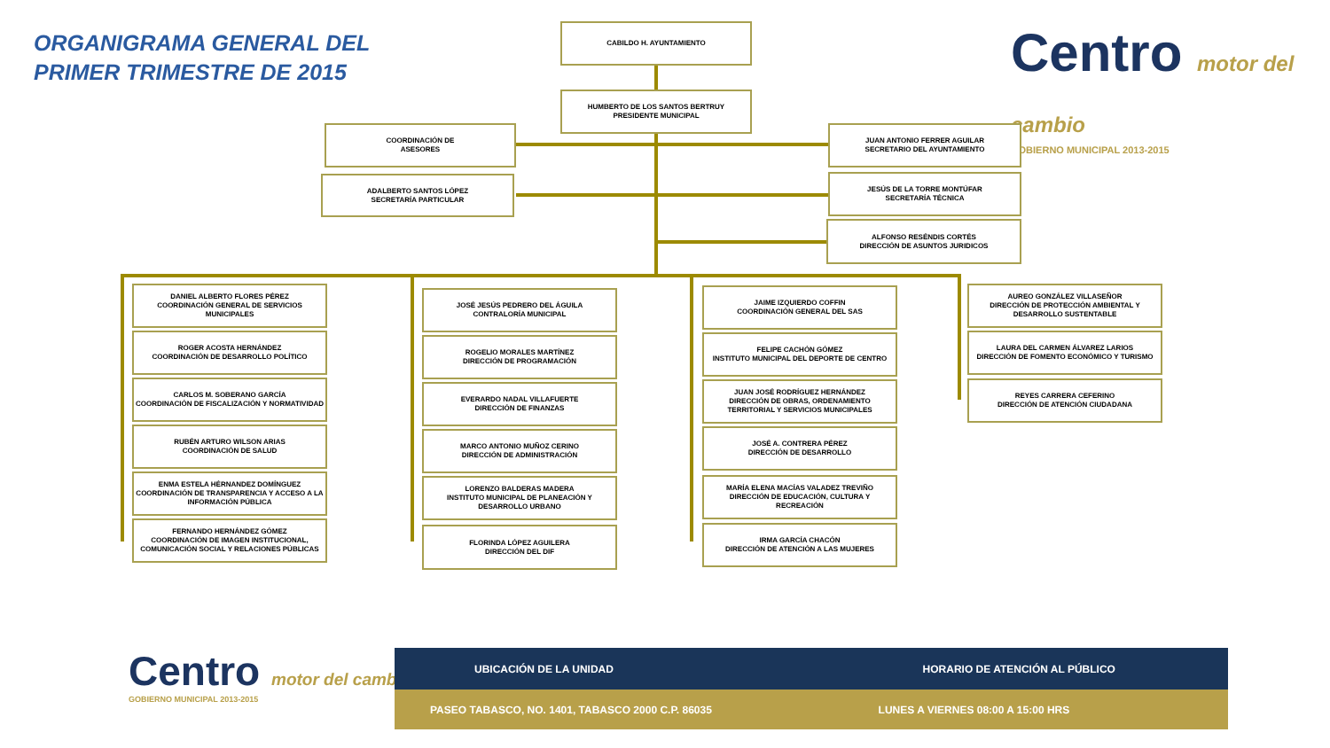ORGANIGRAMA GENERAL DEL
PRIMER TRIMESTRE DE 2015
Centro motor del cambio
GOBIERNO MUNICIPAL 2013-2015
CABILDO H. AYUNTAMIENTO
HUMBERTO DE LOS SANTOS BERTRUY
PRESIDENTE MUNICIPAL
COORDINACIÓN DE
ASESORES
ADALBERTO SANTOS LÓPEZ
SECRETARÍA PARTICULAR
JUAN ANTONIO FERRER AGUILAR
SECRETARIO DEL AYUNTAMIENTO
JESÚS DE LA TORRE MONTÚFAR
SECRETARÍA TÉCNICA
ALFONSO RESÉNDIS CORTÉS
DIRECCIÓN DE ASUNTOS JURIDICOS
DANIEL ALBERTO FLORES PÉREZ
COORDINACIÓN GENERAL DE SERVICIOS MUNICIPALES
ROGER ACOSTA HERNÁNDEZ
COORDINACIÓN DE DESARROLLO POLÍTICO
CARLOS M. SOBERANO GARCÍA
COORDINACIÓN DE FISCALIZACIÓN Y NORMATIVIDAD
RUBÉN ARTURO WILSON ARIAS
COORDINACIÓN DE SALUD
ENMA ESTELA HÉRNANDEZ DOMÍNGUEZ
COORDINACIÓN DE TRANSPARENCIA Y ACCESO A LA INFORMACIÓN PÚBLICA
FERNANDO HERNÁNDEZ GÓMEZ
COORDINACIÓN DE IMAGEN INSTITUCIONAL, COMUNICACIÓN SOCIAL Y RELACIONES PÚBLICAS
JOSÉ JESÚS PEDRERO DEL ÁGUILA
CONTRALORÍA MUNICIPAL
ROGELIO MORALES MARTÍNEZ
DIRECCIÓN DE PROGRAMACIÓN
EVERARDO NADAL VILLAFUERTE
DIRECCIÓN DE FINANZAS
MARCO ANTONIO MUÑOZ CERINO
DIRECCIÓN DE ADMINISTRACIÓN
LORENZO BALDERAS MADERA
INSTITUTO MUNICIPAL DE PLANEACIÓN Y DESARROLLO URBANO
FLORINDA LÓPEZ AGUILERA
DIRECCIÓN DEL DIF
JAIME IZQUIERDO COFFIN
COORDINACIÓN GENERAL DEL SAS
FELIPE CACHÓN GÓMEZ
INSTITUTO MUNICIPAL DEL DEPORTE DE CENTRO
JUAN JOSÉ RODRÍGUEZ HERNÁNDEZ
DIRECCIÓN DE OBRAS, ORDENAMIENTO TERRITORIAL Y SERVICIOS MUNICIPALES
JOSÉ A. CONTRERA PÉREZ
DIRECCIÓN DE DESARROLLO
MARÍA ELENA MACÍAS VALADEZ TREVIÑO
DIRECCIÓN DE EDUCACIÓN, CULTURA Y RECREACIÓN
IRMA GARCÍA CHACÓN
DIRECCIÓN DE ATENCIÓN A LAS MUJERES
AUREO GONZÁLEZ VILLASEÑOR
DIRECCIÓN DE PROTECCIÓN AMBIENTAL Y DESARROLLO SUSTENTABLE
LAURA DEL CARMEN ÁLVAREZ LARIOS
DIRECCIÓN DE FOMENTO ECONÓMICO Y TURISMO
REYES CARRERA CEFERINO
DIRECCIÓN DE ATENCIÓN CIUDADANA
Centro motor del cambio
GOBIERNO MUNICIPAL 2013-2015
| UBICACIÓN DE LA UNIDAD | HORARIO DE ATENCIÓN AL PÚBLICO |
| --- | --- |
| PASEO TABASCO, NO. 1401, TABASCO 2000 C.P. 86035 | LUNES A VIERNES 08:00 A 15:00 HRS |